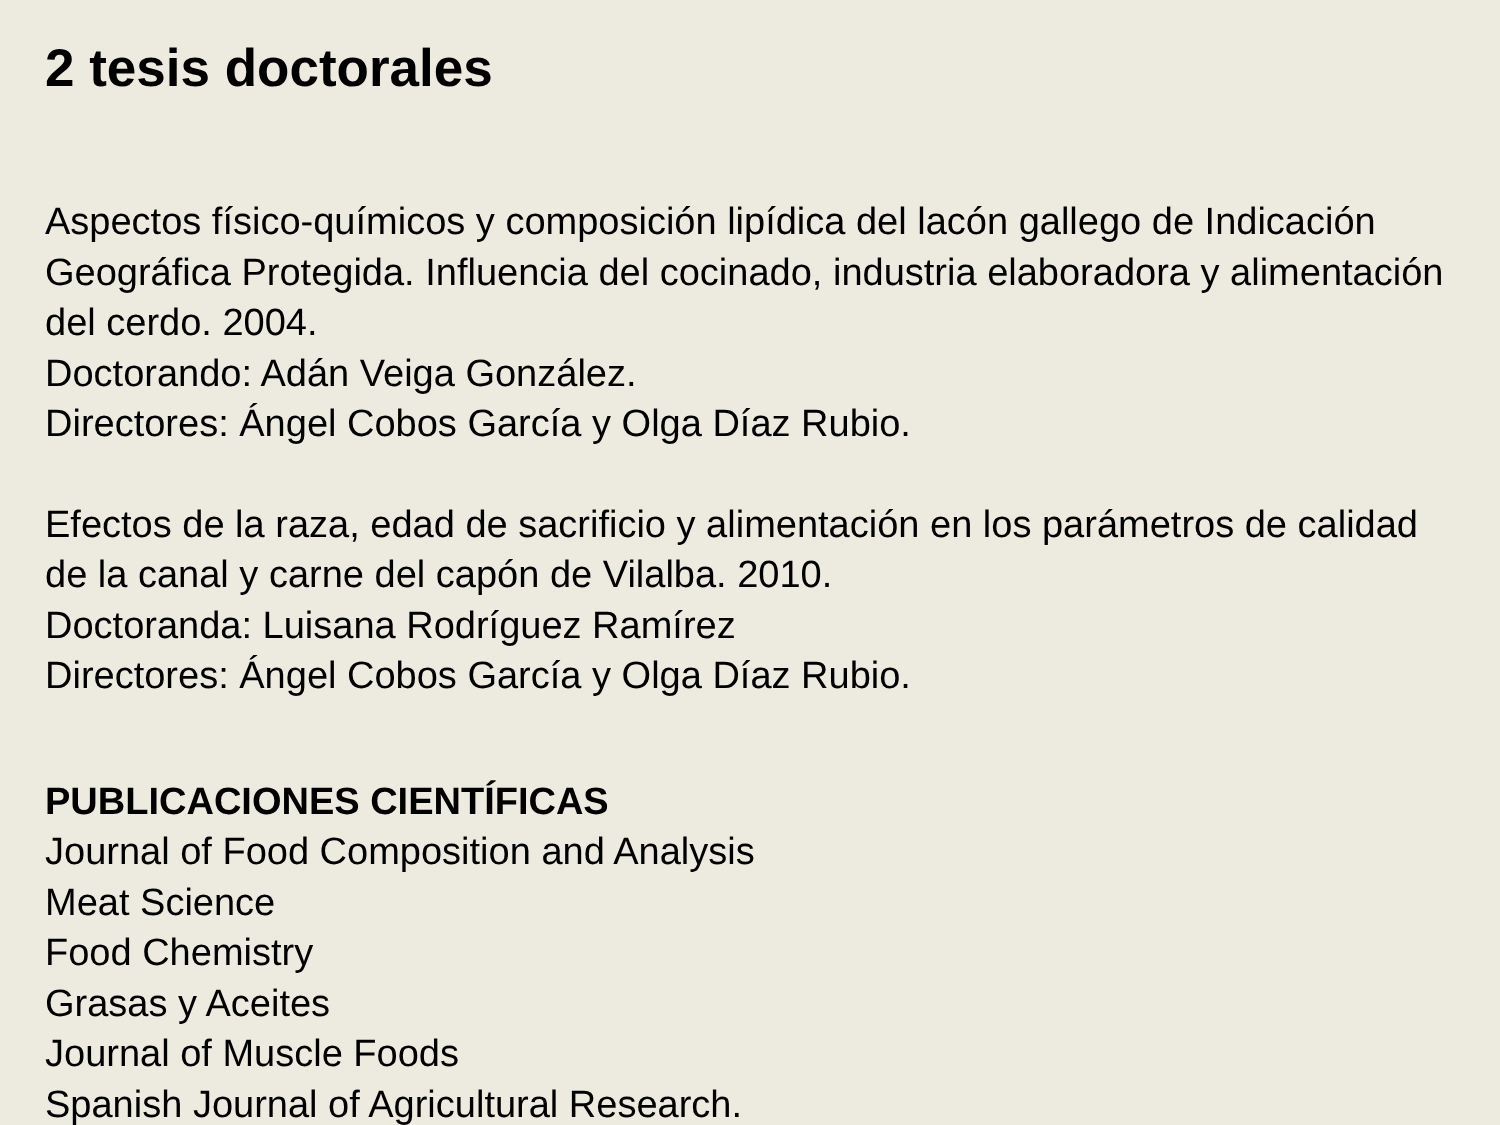2 tesis doctorales
Aspectos físico-químicos y composición lipídica del lacón gallego de Indicación Geográfica Protegida. Influencia del cocinado, industria elaboradora y alimentación del cerdo. 2004.
Doctorando: Adán Veiga González.
Directores: Ángel Cobos García y Olga Díaz Rubio.
Efectos de la raza, edad de sacrificio y alimentación en los parámetros de calidad de la canal y carne del capón de Vilalba. 2010.
Doctoranda: Luisana Rodríguez Ramírez
Directores: Ángel Cobos García y Olga Díaz Rubio.
PUBLICACIONES CIENTÍFICAS
Journal of Food Composition and Analysis
Meat Science
Food Chemistry
Grasas y Aceites
Journal of Muscle Foods
Spanish Journal of Agricultural Research.